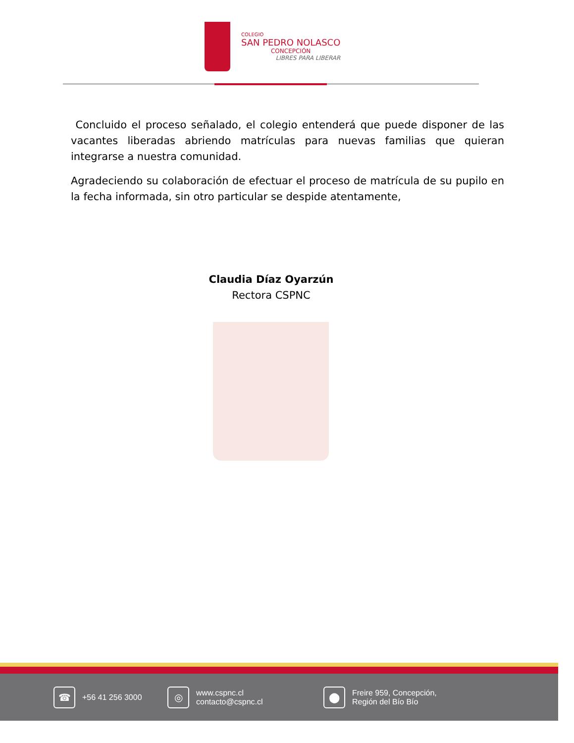COLEGIO
SAN PEDRO NOLASCO
CONCEPCIÓN
LIBRES PARA LIBERAR
Concluido el proceso señalado, el colegio entenderá que puede disponer de las vacantes liberadas abriendo matrículas para nuevas familias que quieran integrarse a nuestra comunidad.
Agradeciendo su colaboración de efectuar el proceso de matrícula de su pupilo en la fecha informada, sin otro particular se despide atentamente,
Claudia Díaz Oyarzún
Rectora CSPNC
☎
+56 41 256 3000
◎
www.cspnc.cl
contacto@cspnc.cl
⬤
Freire 959, Concepción,
Región del Bío Bío